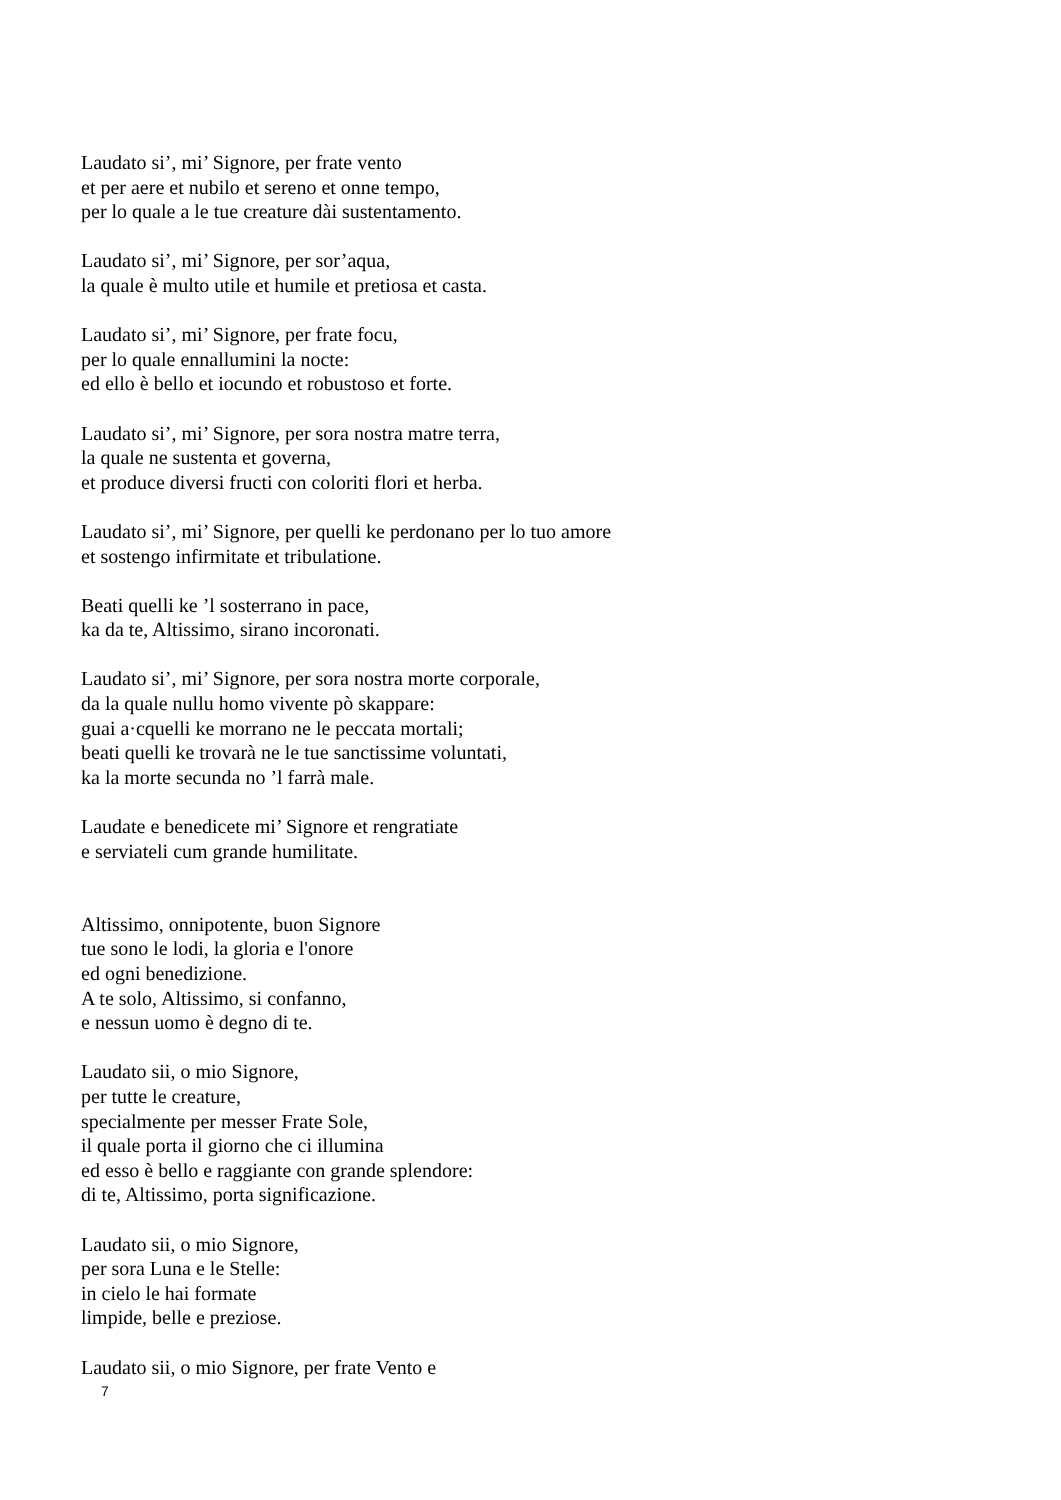Laudato si’, mi’ Signore, per frate vento
et per aere et nubilo et sereno et onne tempo,
per lo quale a le tue creature dài sustentamento.
Laudato si’, mi’ Signore, per sor’aqua,
la quale è multo utile et humile et pretiosa et casta.
Laudato si’, mi’ Signore, per frate focu,
per lo quale ennallumini la nocte:
ed ello è bello et iocundo et robustoso et forte.
Laudato si’, mi’ Signore, per sora nostra matre terra,
la quale ne sustenta et governa,
et produce diversi fructi con coloriti flori et herba.
Laudato si’, mi’ Signore, per quelli ke perdonano per lo tuo amore
et sostengo infirmitate et tribulatione.
Beati quelli ke ’l sosterrano in pace,
ka da te, Altissimo, sirano incoronati.
Laudato si’, mi’ Signore, per sora nostra morte corporale,
da la quale nullu homo vivente pò skappare:
guai a·cquelli ke morrano ne le peccata mortali;
beati quelli ke trovarà ne le tue sanctissime voluntati,
ka la morte secunda no ’l farrà male.
Laudate e benedicete mi’ Signore et rengratiate
e serviateli cum grande humilitate.
Altissimo, onnipotente, buon Signore
tue sono le lodi, la gloria e l'onore
ed ogni benedizione.
A te solo, Altissimo, si confanno,
e nessun uomo è degno di te.
Laudato sii, o mio Signore,
per tutte le creature,
specialmente per messer Frate Sole,
il quale porta il giorno che ci illumina
ed esso è bello e raggiante con grande splendore:
di te, Altissimo, porta significazione.
Laudato sii, o mio Signore,
per sora Luna e le Stelle:
in cielo le hai formate
limpide, belle e preziose.
Laudato sii, o mio Signore, per frate Vento e
7